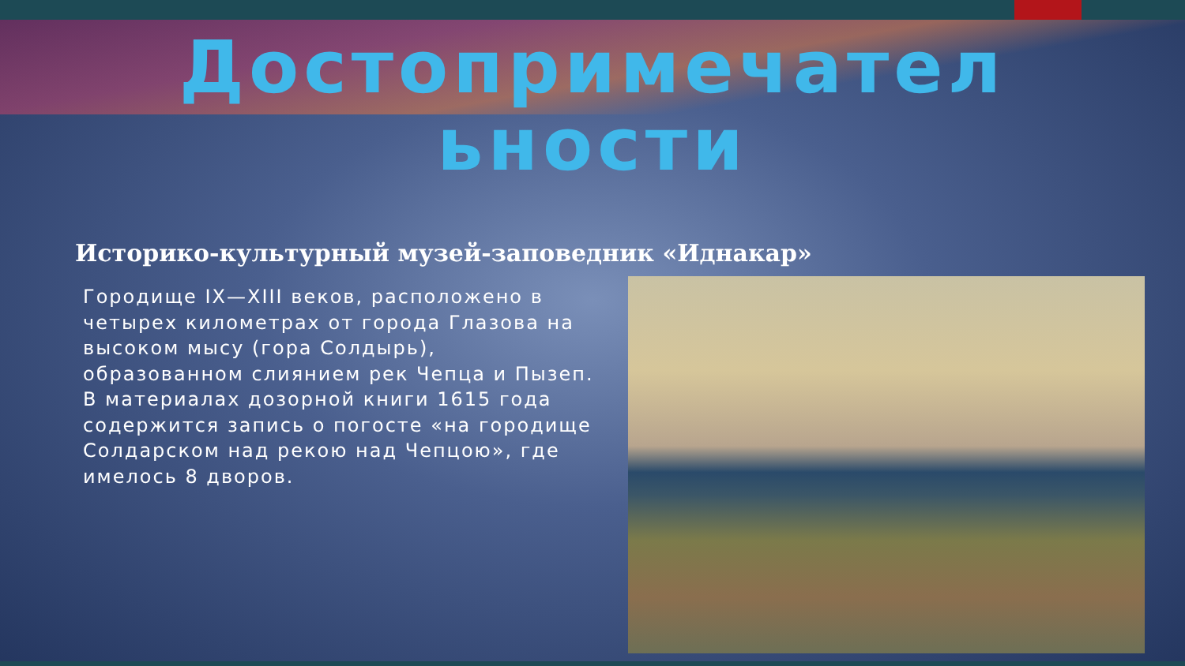Достопримечател
ьности
Историко-культурный музей-заповедник «Иднакар»
Городище IX—XIII веков, расположено в четырех километрах от города Глазова на высоком мысу (гора Солдырь), образованном слиянием рек Чепца и Пызеп. В материалах дозорной книги 1615 года содержится запись о погосте «на городище Солдарском над рекою над Чепцою», где имелось 8 дворов.